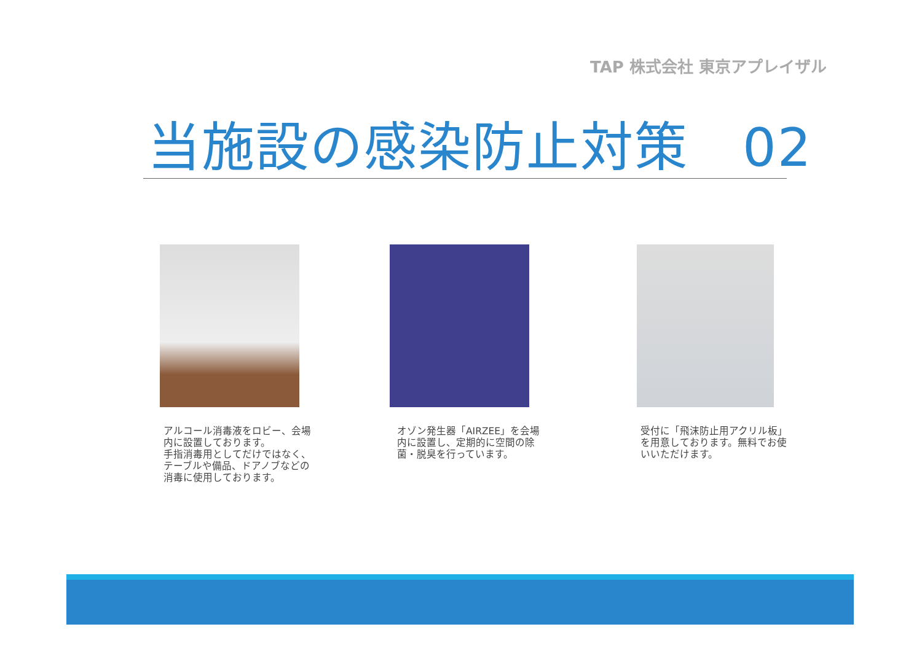TAP 株式会社 東京アプレイザル
当施設の感染防止対策　02
アルコール消毒液をロビー、会場内に設置しております。
手指消毒用としてだけではなく、テーブルや備品、ドアノブなどの消毒に使用しております。
オゾン発生器「AIRZEE」を会場内に設置し、定期的に空間の除菌・脱臭を行っています。
受付に「飛沫防止用アクリル板」を用意しております。無料でお使いいただけます。